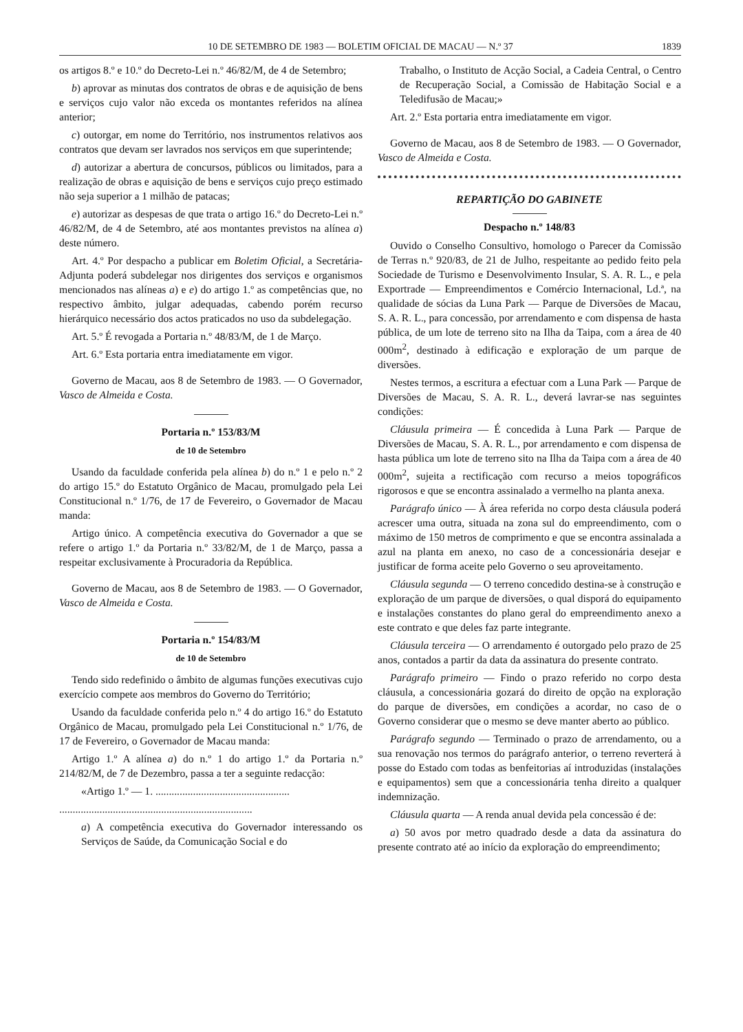10 DE SETEMBRO DE 1983 — BOLETIM OFICIAL DE MACAU — N.º 37 1839
os artigos 8.º e 10.º do Decreto-Lei n.º 46/82/M, de 4 de Setembro;
b) aprovar as minutas dos contratos de obras e de aquisição de bens e serviços cujo valor não exceda os montantes referidos na alínea anterior;
c) outorgar, em nome do Território, nos instrumentos relativos aos contratos que devam ser lavrados nos serviços em que superintende;
d) autorizar a abertura de concursos, públicos ou limitados, para a realização de obras e aquisição de bens e serviços cujo preço estimado não seja superior a 1 milhão de patacas;
e) autorizar as despesas de que trata o artigo 16.º do Decreto-Lei n.º 46/82/M, de 4 de Setembro, até aos montantes previstos na alínea a) deste número.
Art. 4.º Por despacho a publicar em Boletim Oficial, a Secretária-Adjunta poderá subdelegar nos dirigentes dos serviços e organismos mencionados nas alíneas a) e e) do artigo 1.º as competências que, no respectivo âmbito, julgar adequadas, cabendo porém recurso hierárquico necessário dos actos praticados no uso da subdelegação.
Art. 5.º É revogada a Portaria n.º 48/83/M, de 1 de Março.
Art. 6.º Esta portaria entra imediatamente em vigor.
Governo de Macau, aos 8 de Setembro de 1983. — O Governador, Vasco de Almeida e Costa.
Portaria n.º 153/83/M
de 10 de Setembro
Usando da faculdade conferida pela alínea b) do n.º 1 e pelo n.º 2 do artigo 15.º do Estatuto Orgânico de Macau, promulgado pela Lei Constitucional n.º 1/76, de 17 de Fevereiro, o Governador de Macau manda:
Artigo único. A competência executiva do Governador a que se refere o artigo 1.º da Portaria n.º 33/82/M, de 1 de Março, passa a respeitar exclusivamente à Procuradoria da República.
Governo de Macau, aos 8 de Setembro de 1983. — O Governador, Vasco de Almeida e Costa.
Portaria n.º 154/83/M
de 10 de Setembro
Tendo sido redefinido o âmbito de algumas funções executivas cujo exercício compete aos membros do Governo do Território;
Usando da faculdade conferida pelo n.º 4 do artigo 16.º do Estatuto Orgânico de Macau, promulgado pela Lei Constitucional n.º 1/76, de 17 de Fevereiro, o Governador de Macau manda:
Artigo 1.º A alínea a) do n.º 1 do artigo 1.º da Portaria n.º 214/82/M, de 7 de Dezembro, passa a ter a seguinte redacção:
«Artigo 1.º — 1. ..................................................
........................................................................
a) A competência executiva do Governador interessando os Serviços de Saúde, da Comunicação Social e do
Trabalho, o Instituto de Acção Social, a Cadeia Central, o Centro de Recuperação Social, a Comissão de Habitação Social e a Teledifusão de Macau;»
Art. 2.º Esta portaria entra imediatamente em vigor.
Governo de Macau, aos 8 de Setembro de 1983. — O Governador, Vasco de Almeida e Costa.
REPARTIÇÃO DO GABINETE
Despacho n.º 148/83
Ouvido o Conselho Consultivo, homologo o Parecer da Comissão de Terras n.º 920/83, de 21 de Julho, respeitante ao pedido feito pela Sociedade de Turismo e Desenvolvimento Insular, S. A. R. L., e pela Exportrade — Empreendimentos e Comércio Internacional, Ld.ª, na qualidade de sócias da Luna Park — Parque de Diversões de Macau, S. A. R. L., para concessão, por arrendamento e com dispensa de hasta pública, de um lote de terreno sito na Ilha da Taipa, com a área de 40 000m<sup>2</sup>, destinado à edificação e exploração de um parque de diversões.
Nestes termos, a escritura a efectuar com a Luna Park — Parque de Diversões de Macau, S. A. R. L., deverá lavrar-se nas seguintes condições:
Cláusula primeira — É concedida à Luna Park — Parque de Diversões de Macau, S. A. R. L., por arrendamento e com dispensa de hasta pública um lote de terreno sito na Ilha da Taipa com a área de 40 000m<sup>2</sup>, sujeita a rectificação com recurso a meios topográficos rigorosos e que se encontra assinalado a vermelho na planta anexa.
Parágrafo único — À área referida no corpo desta cláusula poderá acrescer uma outra, situada na zona sul do empreendimento, com o máximo de 150 metros de comprimento e que se encontra assinalada a azul na planta em anexo, no caso de a concessionária desejar e justificar de forma aceite pelo Governo o seu aproveitamento.
Cláusula segunda — O terreno concedido destina-se à construção e exploração de um parque de diversões, o qual disporá do equipamento e instalações constantes do plano geral do empreendimento anexo a este contrato e que deles faz parte integrante.
Cláusula terceira — O arrendamento é outorgado pelo prazo de 25 anos, contados a partir da data da assinatura do presente contrato.
Parágrafo primeiro — Findo o prazo referido no corpo desta cláusula, a concessionária gozará do direito de opção na exploração do parque de diversões, em condições a acordar, no caso de o Governo considerar que o mesmo se deve manter aberto ao público.
Parágrafo segundo — Terminado o prazo de arrendamento, ou a sua renovação nos termos do parágrafo anterior, o terreno reverterá à posse do Estado com todas as benfeitorias aí introduzidas (instalações e equipamentos) sem que a concessionária tenha direito a qualquer indemnização.
Cláusula quarta — A renda anual devida pela concessão é de:
a) 50 avos por metro quadrado desde a data da assinatura do presente contrato até ao início da exploração do empreendimento;